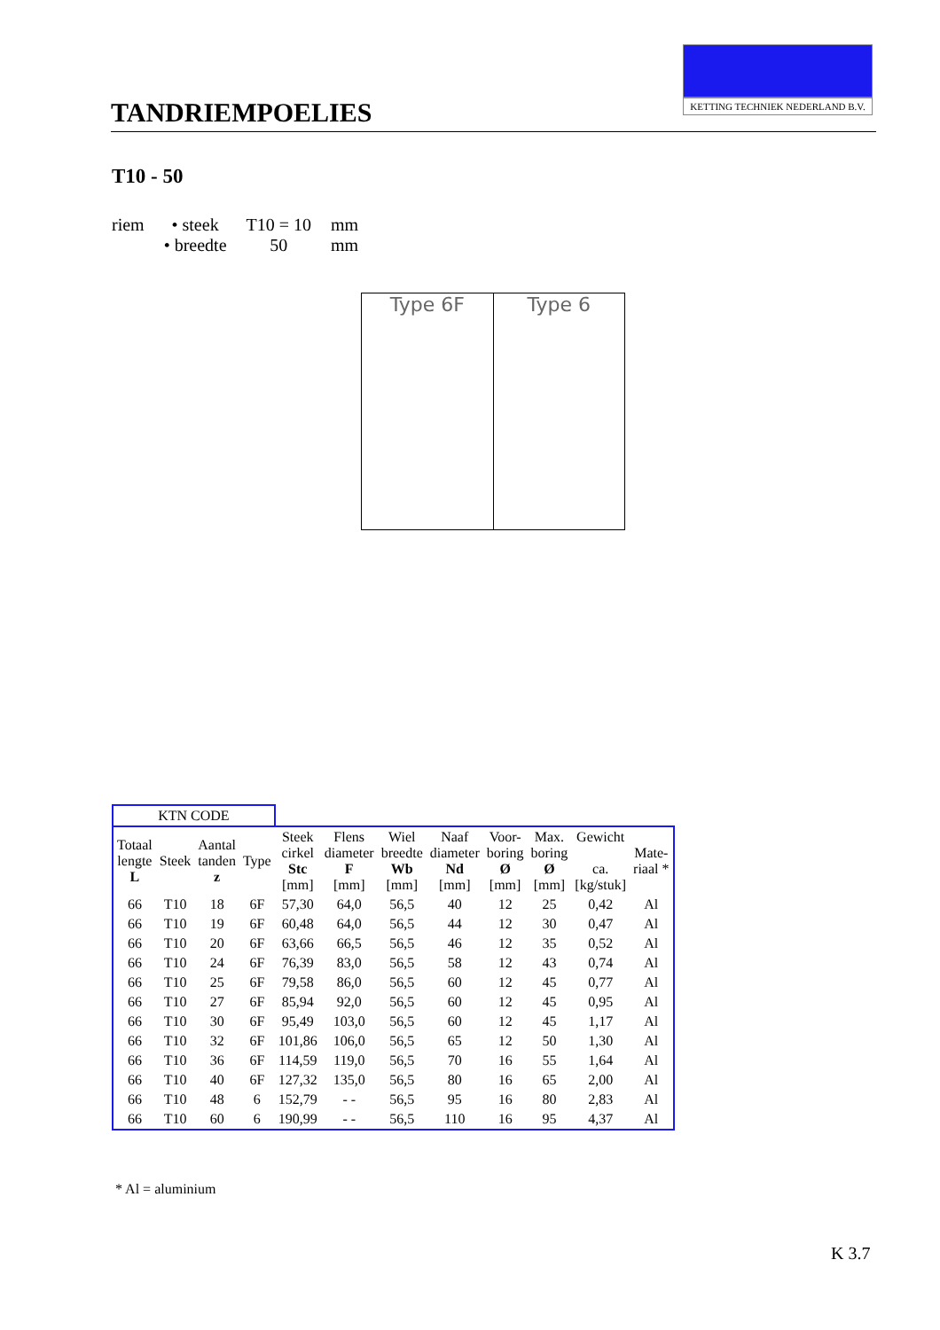TANDRIEMPOELIES
KETTING TECHNIEK NEDERLAND B.V.
T10 - 50
| riem | • steek | T10 = 10 | mm |
| | • breedte | 50 | mm |
Type 6F Type 6
| KTN CODE | | | | | | | | | | | |
| Totaal lengte L | Steek | Aantal tanden z | Type | Steek cirkel Stc [mm] | Flens diameter F [mm] | Wiel breedte Wb [mm] | Naaf diameter Nd [mm] | Voor- boring Ø [mm] | Max. boring Ø [mm] | Gewicht ca. [kg/stuk] | Mate- riaal * |
| 66 | T10 | 18 | 6F | 57,30 | 64,0 | 56,5 | 40 | 12 | 25 | 0,42 | Al |
| 66 | T10 | 19 | 6F | 60,48 | 64,0 | 56,5 | 44 | 12 | 30 | 0,47 | Al |
| 66 | T10 | 20 | 6F | 63,66 | 66,5 | 56,5 | 46 | 12 | 35 | 0,52 | Al |
| 66 | T10 | 24 | 6F | 76,39 | 83,0 | 56,5 | 58 | 12 | 43 | 0,74 | Al |
| 66 | T10 | 25 | 6F | 79,58 | 86,0 | 56,5 | 60 | 12 | 45 | 0,77 | Al |
| 66 | T10 | 27 | 6F | 85,94 | 92,0 | 56,5 | 60 | 12 | 45 | 0,95 | Al |
| 66 | T10 | 30 | 6F | 95,49 | 103,0 | 56,5 | 60 | 12 | 45 | 1,17 | Al |
| 66 | T10 | 32 | 6F | 101,86 | 106,0 | 56,5 | 65 | 12 | 50 | 1,30 | Al |
| 66 | T10 | 36 | 6F | 114,59 | 119,0 | 56,5 | 70 | 16 | 55 | 1,64 | Al |
| 66 | T10 | 40 | 6F | 127,32 | 135,0 | 56,5 | 80 | 16 | 65 | 2,00 | Al |
| 66 | T10 | 48 | 6 | 152,79 | - - | 56,5 | 95 | 16 | 80 | 2,83 | Al |
| 66 | T10 | 60 | 6 | 190,99 | - - | 56,5 | 110 | 16 | 95 | 4,37 | Al |
* Al = aluminium
K 3.7